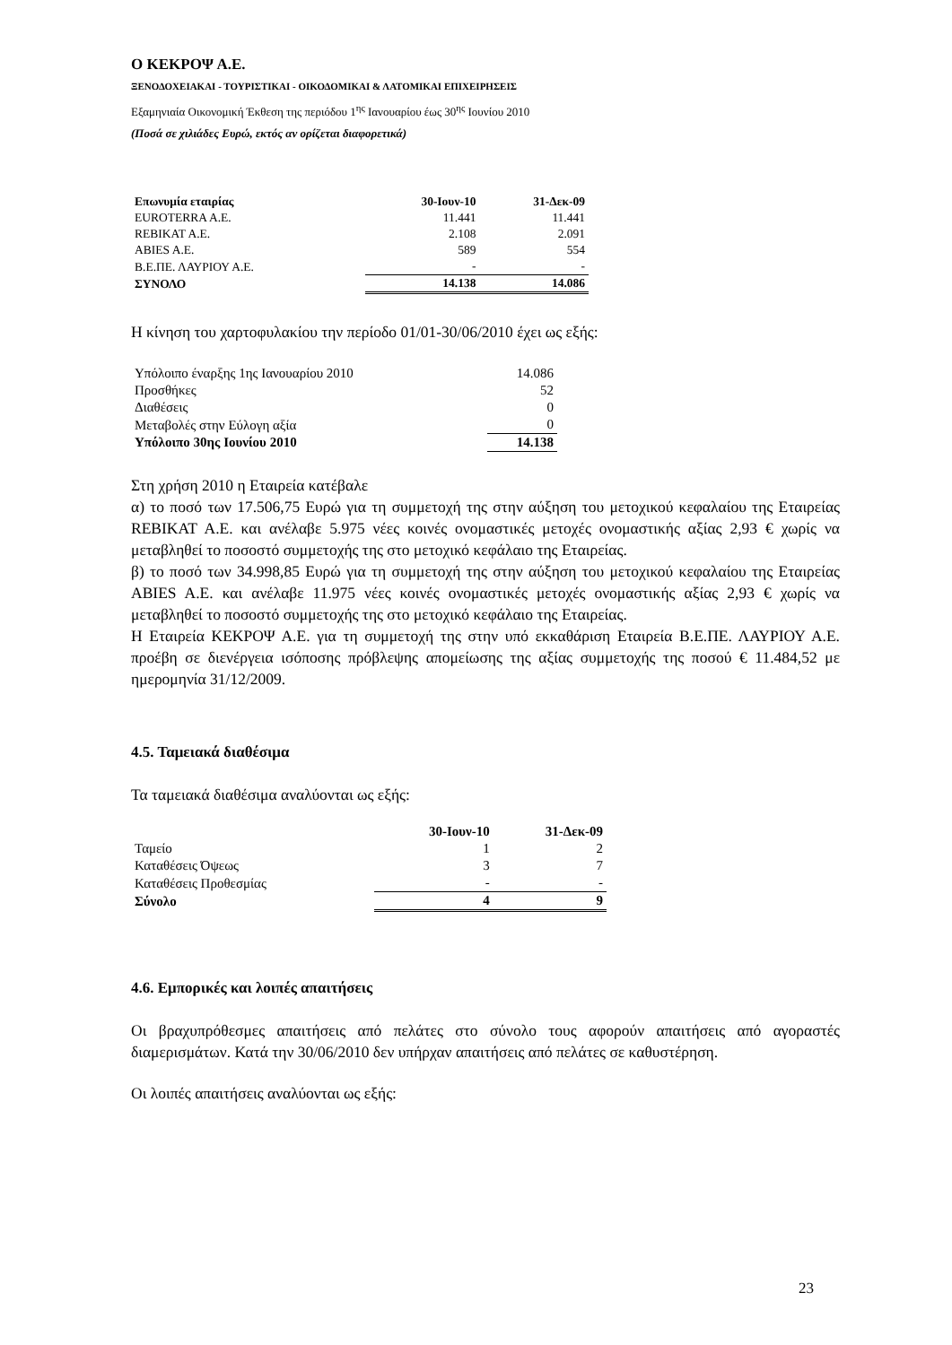Ο ΚΕΚΡΟΨ Α.Ε.
ΞΕΝΟΔΟΧΕΙΑΚΑΙ - ΤΟΥΡΙΣΤΙΚΑΙ - ΟΙΚΟΔΟΜΙΚΑΙ & ΛΑΤΟΜΙΚΑΙ ΕΠΙΧΕΙΡΗΣΕΙΣ
Εξαμηνιαία Οικονομική Έκθεση της περιόδου 1<sup>ης</sup> Ιανουαρίου έως 30<sup>ης</sup> Ιουνίου 2010
(Ποσά σε χιλιάδες Ευρώ, εκτός αν ορίζεται διαφορετικά)
| Επωνυμία εταιρίας | 30-Ιουν-10 | 31-Δεκ-09 |
| --- | --- | --- |
| EUROTERRA A.E. | 11.441 | 11.441 |
| REBIKAT A.E. | 2.108 | 2.091 |
| ABIES A.E. | 589 | 554 |
| Β.Ε.ΠΕ. ΛΑΥΡΙΟΥ Α.Ε. | - | - |
| ΣΥΝΟΛΟ | 14.138 | 14.086 |
Η κίνηση του χαρτοφυλακίου την περίοδο 01/01-30/06/2010 έχει ως εξής:
| Υπόλοιπο έναρξης 1ης Ιανουαρίου 2010 | 14.086 |
| Προσθήκες | 52 |
| Διαθέσεις | 0 |
| Μεταβολές στην Εύλογη αξία | 0 |
| Υπόλοιπο 30ης Ιουνίου 2010 | 14.138 |
Στη χρήση 2010 η Εταιρεία κατέβαλε
α) το ποσό των 17.506,75 Ευρώ για τη συμμετοχή της στην αύξηση του μετοχικού κεφαλαίου της Εταιρείας REBIKAT A.E. και ανέλαβε 5.975 νέες κοινές ονομαστικές μετοχές ονομαστικής αξίας 2,93 € χωρίς να μεταβληθεί το ποσοστό συμμετοχής της στο μετοχικό κεφάλαιο της Εταιρείας.
β) το ποσό των 34.998,85 Ευρώ για τη συμμετοχή της στην αύξηση του μετοχικού κεφαλαίου της Εταιρείας ABIES A.E. και ανέλαβε 11.975 νέες κοινές ονομαστικές μετοχές ονομαστικής αξίας 2,93 € χωρίς να μεταβληθεί το ποσοστό συμμετοχής της στο μετοχικό κεφάλαιο της Εταιρείας.
Η Εταιρεία ΚΕΚΡΟΨ Α.Ε. για τη συμμετοχή της στην υπό εκκαθάριση Εταιρεία Β.Ε.ΠΕ. ΛΑΥΡΙΟΥ Α.Ε. προέβη σε διενέργεια ισόποσης πρόβλεψης απομείωσης της αξίας συμμετοχής της ποσού € 11.484,52 με ημερομηνία 31/12/2009.
4.5. Ταμειακά διαθέσιμα
Τα ταμειακά διαθέσιμα αναλύονται ως εξής:
| | 30-Ιουν-10 | 31-Δεκ-09 |
| --- | --- | --- |
| Ταμείο | 1 | 2 |
| Καταθέσεις Όψεως | 3 | 7 |
| Καταθέσεις Προθεσμίας | - | - |
| Σύνολο | 4 | 9 |
4.6. Εμπορικές και λοιπές απαιτήσεις
Οι βραχυπρόθεσμες απαιτήσεις από πελάτες στο σύνολο τους αφορούν απαιτήσεις από αγοραστές διαμερισμάτων. Κατά την 30/06/2010 δεν υπήρχαν απαιτήσεις από πελάτες σε καθυστέρηση.
Οι λοιπές απαιτήσεις αναλύονται ως εξής:
23